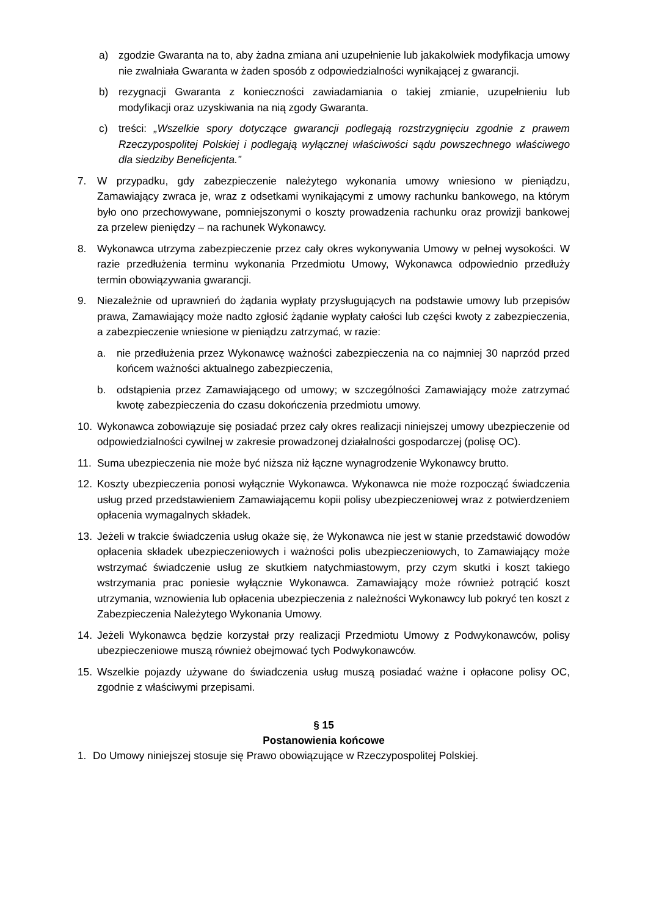a) zgodzie Gwaranta na to, aby żadna zmiana ani uzupełnienie lub jakakolwiek modyfikacja umowy nie zwalniała Gwaranta w żaden sposób z odpowiedzialności wynikającej z gwarancji.
b) rezygnacji Gwaranta z konieczności zawiadamiania o takiej zmianie, uzupełnieniu lub modyfikacji oraz uzyskiwania na nią zgody Gwaranta.
c) treści: „Wszelkie spory dotyczące gwarancji podlegają rozstrzygnięciu zgodnie z prawem Rzeczypospolitej Polskiej i podlegają wyłącznej właściwości sądu powszechnego właściwego dla siedziby Beneficjenta.”
7. W przypadku, gdy zabezpieczenie należytego wykonania umowy wniesiono w pieniądzu, Zamawiający zwraca je, wraz z odsetkami wynikającymi z umowy rachunku bankowego, na którym było ono przechowywane, pomniejszonymi o koszty prowadzenia rachunku oraz prowizji bankowej za przelew pieniędzy – na rachunek Wykonawcy.
8. Wykonawca utrzyma zabezpieczenie przez cały okres wykonywania Umowy w pełnej wysokości. W razie przedłużenia terminu wykonania Przedmiotu Umowy, Wykonawca odpowiednio przedłuży termin obowiązywania gwarancji.
9. Niezależnie od uprawnień do żądania wypłaty przysługujących na podstawie umowy lub przepisów prawa, Zamawiający może nadto zgłosić żądanie wypłaty całości lub części kwoty z zabezpieczenia, a zabezpieczenie wniesione w pieniądzu zatrzymać, w razie:
a. nie przedłużenia przez Wykonawcę ważności zabezpieczenia na co najmniej 30 naprzód przed końcem ważności aktualnego zabezpieczenia,
b. odstąpienia przez Zamawiającego od umowy; w szczególności Zamawiający może zatrzymać kwotę zabezpieczenia do czasu dokończenia przedmiotu umowy.
10. Wykonawca zobowiązuje się posiadać przez cały okres realizacji niniejszej umowy ubezpieczenie od odpowiedzialności cywilnej w zakresie prowadzonej działalności gospodarczej (polisę OC).
11. Suma ubezpieczenia nie może być niższa niż łączne wynagrodzenie Wykonawcy brutto.
12. Koszty ubezpieczenia ponosi wyłącznie Wykonawca. Wykonawca nie może rozpocząć świadczenia usług przed przedstawieniem Zamawiającemu kopii polisy ubezpieczeniowej wraz z potwierdzeniem opłacenia wymagalnych składek.
13. Jeżeli w trakcie świadczenia usług okaże się, że Wykonawca nie jest w stanie przedstawić dowodów opłacenia składek ubezpieczeniowych i ważności polis ubezpieczeniowych, to Zamawiający może wstrzymać świadczenie usług ze skutkiem natychmiastowym, przy czym skutki i koszt takiego wstrzymania prac poniesie wyłącznie Wykonawca. Zamawiający może również potrącić koszt utrzymania, wznowienia lub opłacenia ubezpieczenia z należności Wykonawcy lub pokryć ten koszt z Zabezpieczenia Należytego Wykonania Umowy.
14. Jeżeli Wykonawca będzie korzystał przy realizacji Przedmiotu Umowy z Podwykonawców, polisy ubezpieczeniowe muszą również obejmować tych Podwykonawców.
15. Wszelkie pojazdy używane do świadczenia usług muszą posiadać ważne i opłacone polisy OC, zgodnie z właściwymi przepisami.
§ 15
Postanowienia końcowe
1. Do Umowy niniejszej stosuje się Prawo obowiązujące w Rzeczypospolitej Polskiej.